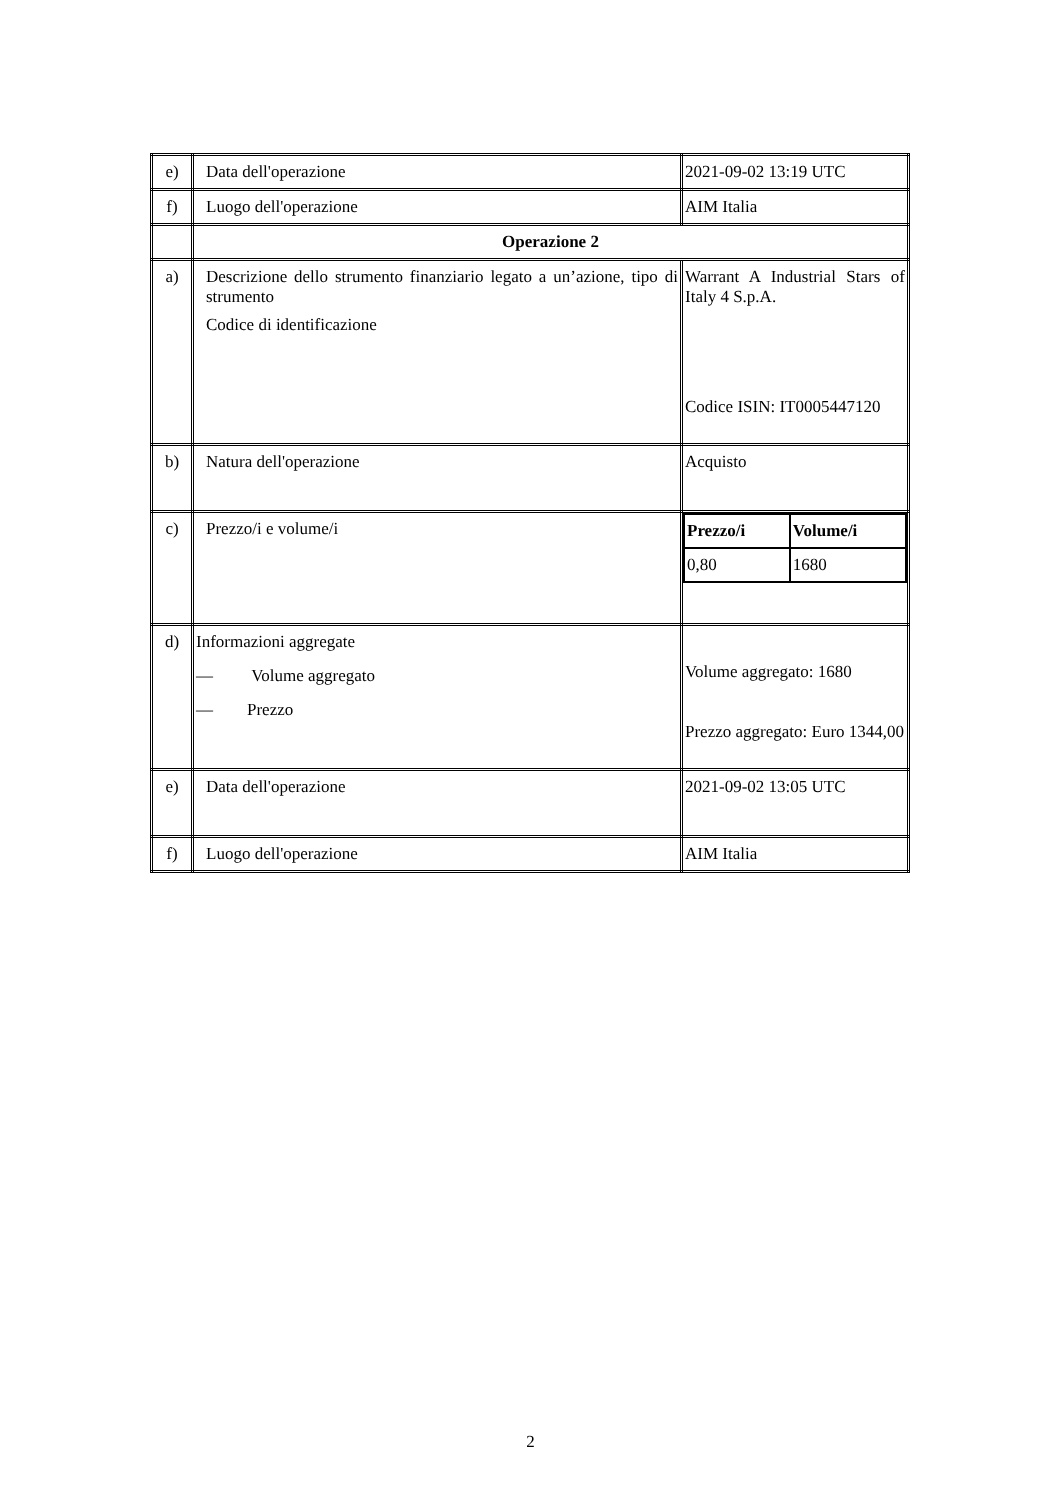| e) | Data dell'operazione | 2021-09-02 13:19 UTC |
| f) | Luogo dell'operazione | AIM Italia |
| | Operazione 2 | |
| a) | Descrizione dello strumento finanziario legato a un’azione, tipo di strumento Codice di identificazione | Warrant A Industrial Stars of Italy 4 S.p.A. Codice ISIN: IT0005447120 |
| b) | Natura dell'operazione | Acquisto |
| c) | Prezzo/i e volume/i | / Prezzo/i / Volume/i / / 0,80 / 1680 / |
| d) | Informazioni aggregate — Volume aggregato — Prezzo | Volume aggregato: 1680 Prezzo aggregato: Euro 1344,00 |
| e) | Data dell'operazione | 2021-09-02 13:05 UTC |
| f) | Luogo dell'operazione | AIM Italia |
2